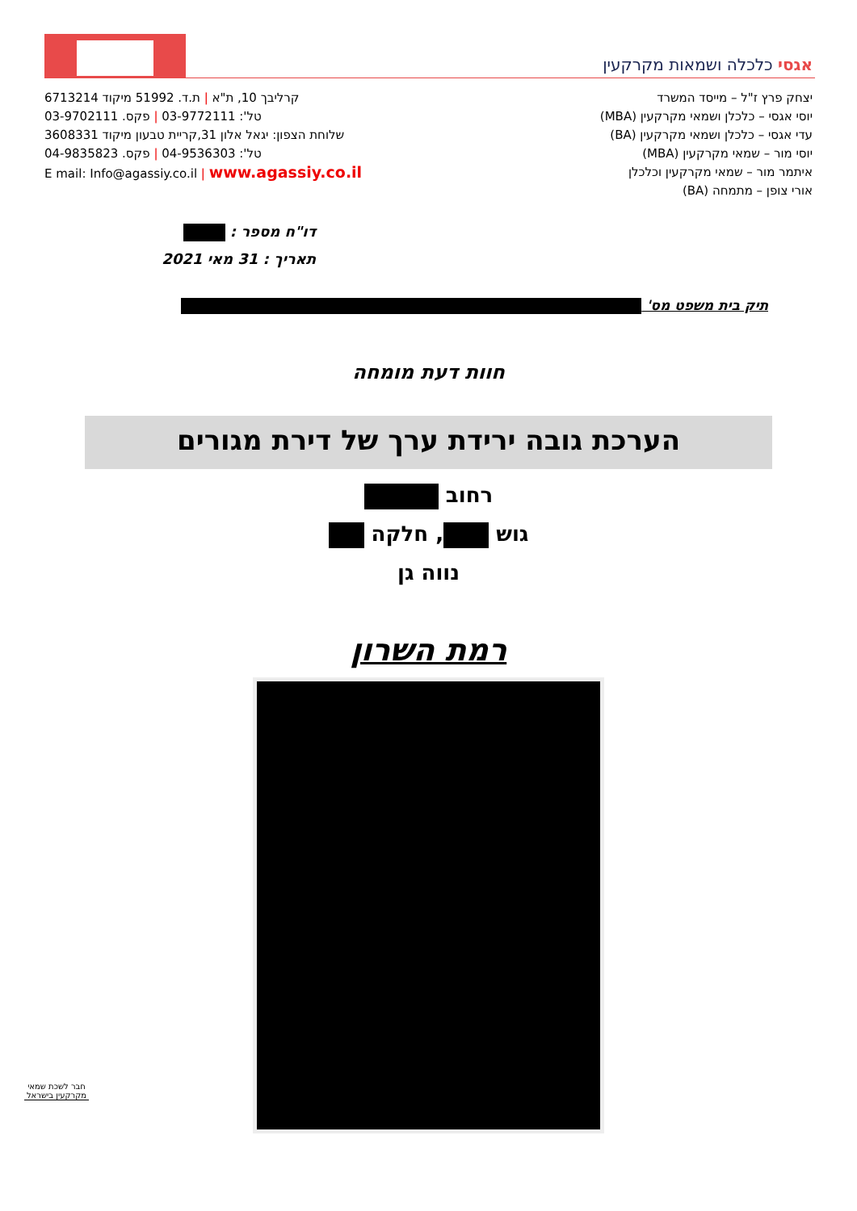אגסי כלכלה ושמאות מקרקעין
קרליבך 10, ת"א | ת.ד. 51992 מיקוד 6713214
טל': 03-9772111 | פקס. 03-9702111
שלוחת הצפון: יגאל אלון 31,קריית טבעון מיקוד 3608331
טל': 04-9536303 | פקס. 04-9835823
E mail: Info@agassiy.co.il | www.agassiy.co.il
יצחק פרץ ז"ל – מייסד המשרד
יוסי אגסי – כלכלן ושמאי מקרקעין (MBA)
עדי אגסי – כלכלן ושמאי מקרקעין (BA)
יוסי מור – שמאי מקרקעין (MBA)
איתמר מור – שמאי מקרקעין וכלכלן
אורי צופן – מתמחה (BA)
דו"ח מספר :
תאריך : 31 מאי 2021
תיק בית משפט מס'
חוות דעת מומחה
הערכת גובה ירידת ערך של דירת מגורים
רחוב
גוש , חלקה
נווה גן
רמת השרון
חבר לשכת שמאי מקרקעין בישראל